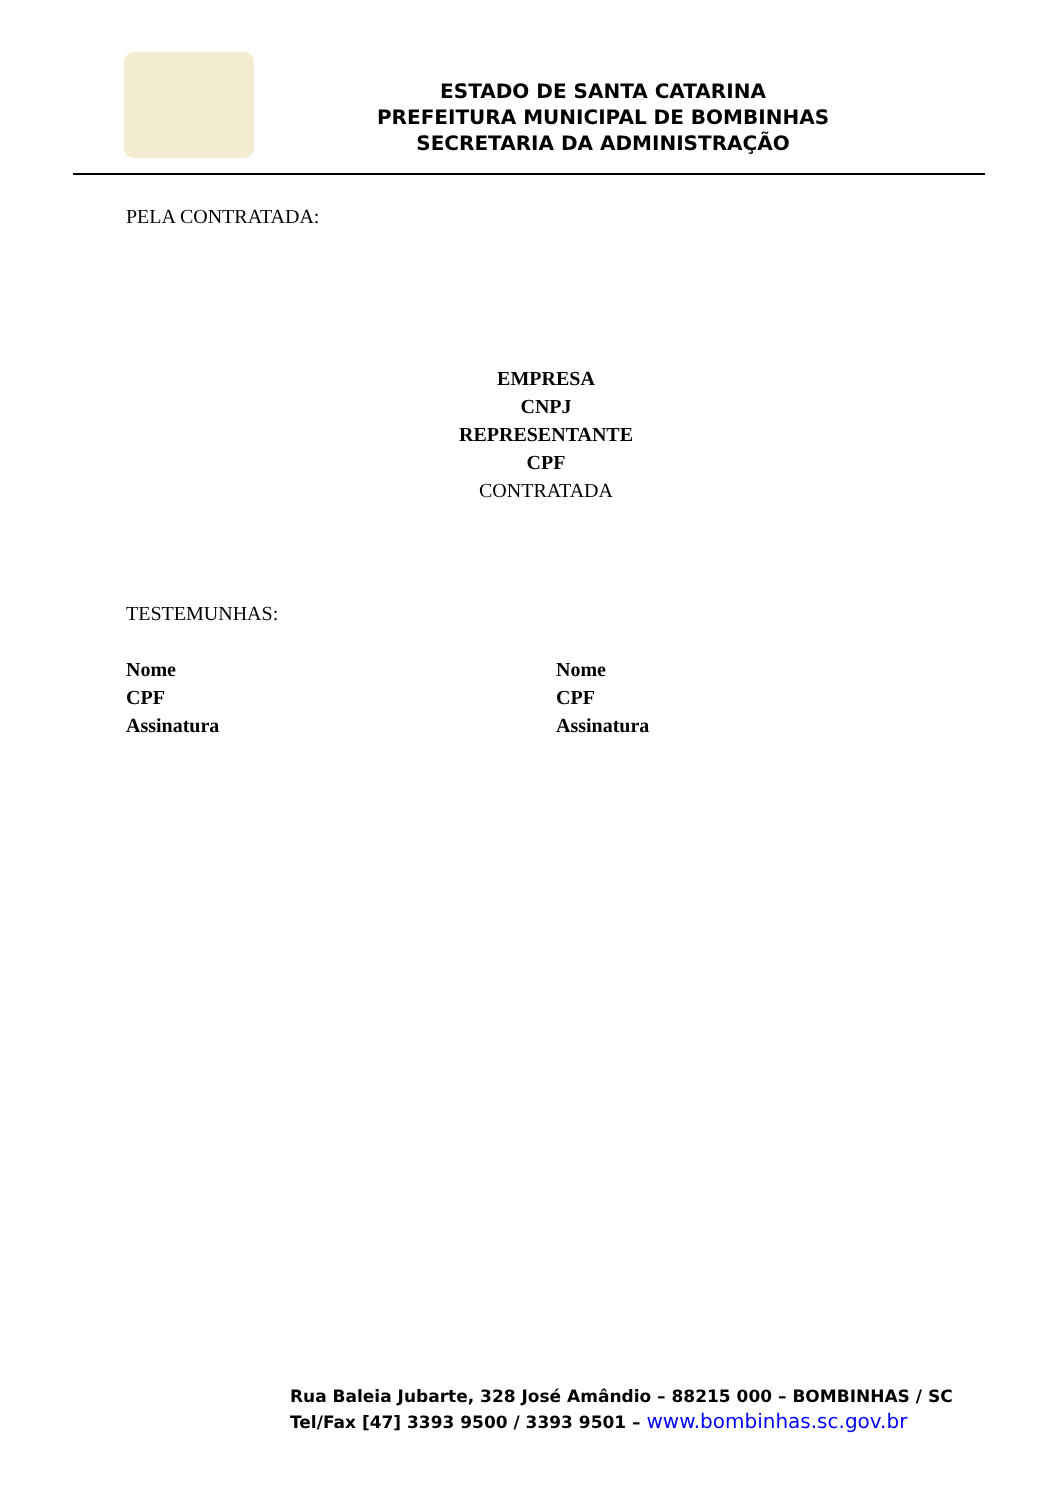ESTADO DE SANTA CATARINA
PREFEITURA MUNICIPAL DE BOMBINHAS
SECRETARIA DA ADMINISTRAÇÃO
PELA CONTRATADA:
EMPRESA
CNPJ
REPRESENTANTE
CPF
CONTRATADA
TESTEMUNHAS:
Nome
CPF
Assinatura
Nome
CPF
Assinatura
Rua Baleia Jubarte, 328 José Amândio – 88215 000 – BOMBINHAS / SC
Tel/Fax [47] 3393 9500 / 3393 9501 – www.bombinhas.sc.gov.br